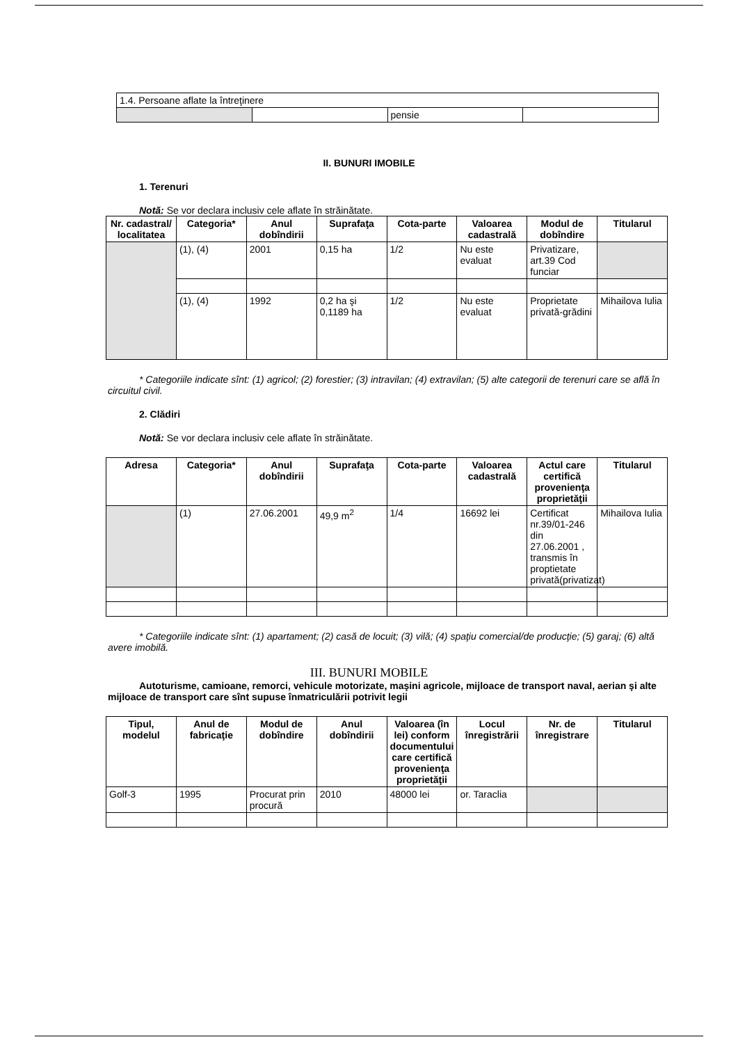| 1.4. Persoane aflate la întreţinere | | | |
| | | pensie | |
II. BUNURI IMOBILE
1. Terenuri
Notă: Se vor declara inclusiv cele aflate în străinătate.
| Nr. cadastral/ localitatea | Categoria* | Anul dobîndirii | Suprafaţa | Cota-parte | Valoarea cadastrală | Modul de dobîndire | Titularul |
| --- | --- | --- | --- | --- | --- | --- | --- |
| | (1), (4) | 2001 | 0,15 ha | 1/2 | Nu este evaluat | Privatizare, art.39 Cod funciar | |
| | (1), (4) | 1992 | 0,2 ha şi 0,1189 ha | 1/2 | Nu este evaluat | Proprietate privată-grădini | Mihailova Iulia |
* Categoriile indicate sînt: (1) agricol; (2) forestier; (3) intravilan; (4) extravilan; (5) alte categorii de terenuri care se află în circuitul civil.
2. Clădiri
Notă: Se vor declara inclusiv cele aflate în străinătate.
| Adresa | Categoria* | Anul dobîndirii | Suprafaţa | Cota-parte | Valoarea cadastrală | Actul care certifică provenienţa proprietăţii | Titularul |
| --- | --- | --- | --- | --- | --- | --- | --- |
| | (1) | 27.06.2001 | 49,9 m<sup>2</sup> | 1/4 | 16692 lei | Certificat nr.39/01-246 din 27.06.2001 , transmis în proptietate privată(privatizat) | Mihailova Iulia |
* Categoriile indicate sînt: (1) apartament; (2) casă de locuit; (3) vilă; (4) spaţiu comercial/de producţie; (5) garaj; (6) altă avere imobilă.
III. BUNURI MOBILE
Autoturisme, camioane, remorci, vehicule motorizate, maşini agricole, mijloace de transport naval, aerian şi alte mijloace de transport care sînt supuse înmatriculării potrivit legii
| Tipul, modelul | Anul de fabricaţie | Modul de dobîndire | Anul dobîndirii | Valoarea (în lei) conform documentului care certifică provenienţa proprietăţii | Locul înregistrării | Nr. de înregistrare | Titularul |
| --- | --- | --- | --- | --- | --- | --- | --- |
| Golf-3 | 1995 | Procurat prin procură | 2010 | 48000 lei | or. Taraclia | | |